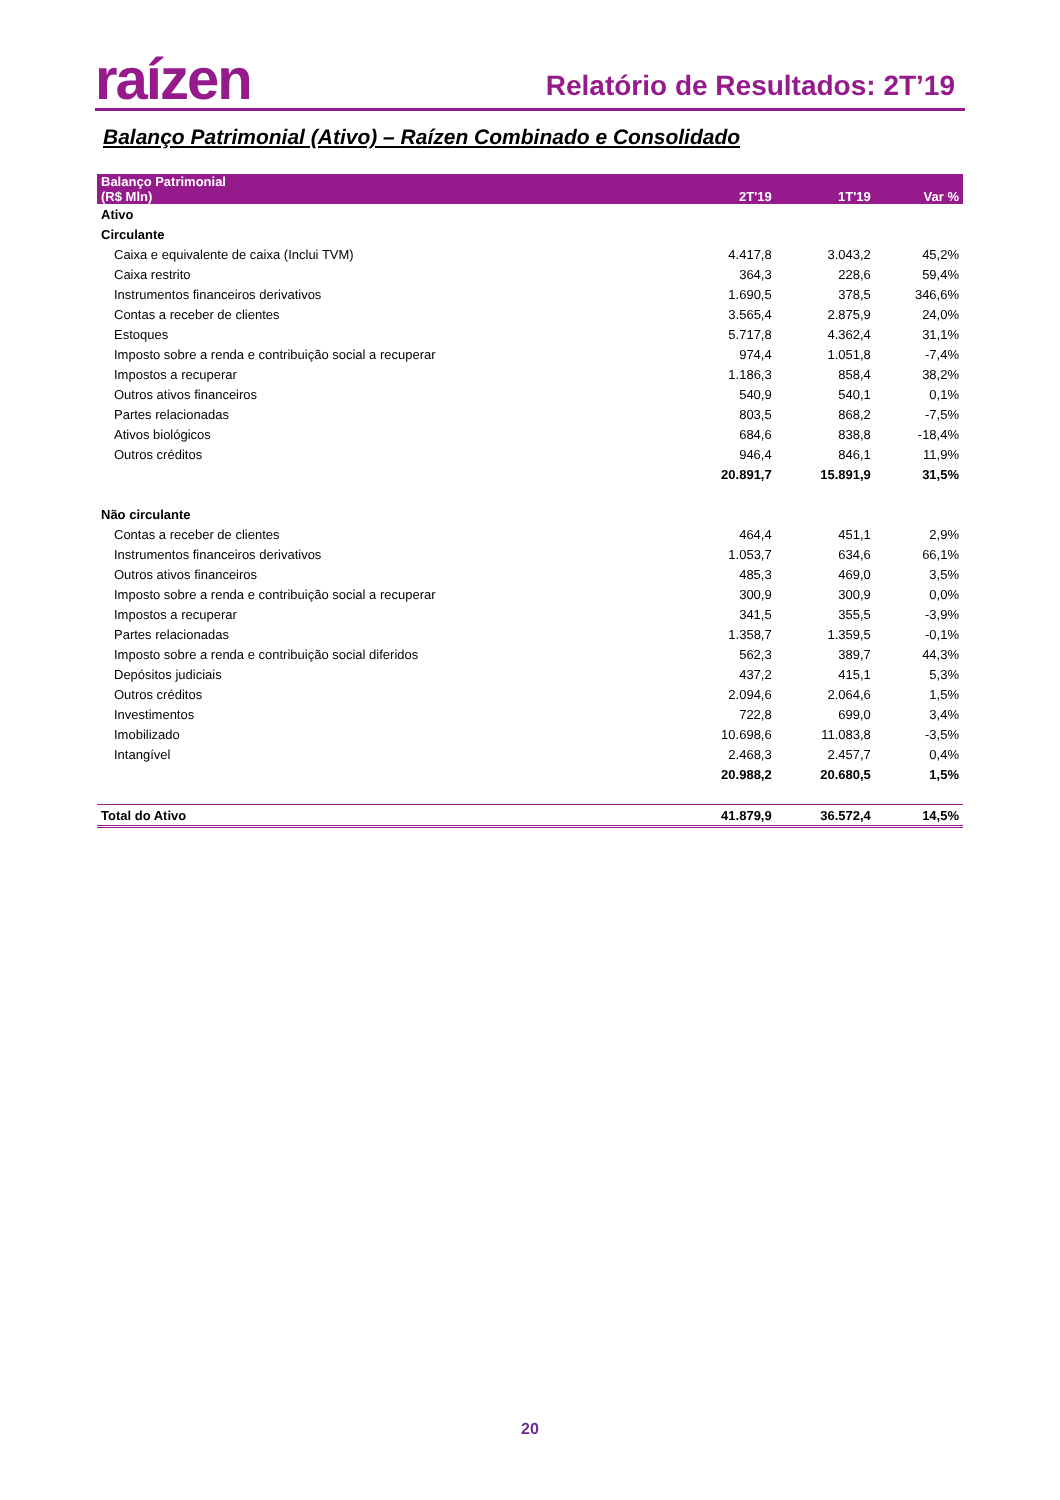raízen
Relatório de Resultados: 2T’19
Balanço Patrimonial (Ativo) – Raízen Combinado e Consolidado
| Balanço Patrimonial (R$ Mln) | 2T'19 | 1T'19 | Var % |
| --- | --- | --- | --- |
| Ativo | | | |
| Circulante | | | |
| Caixa e equivalente de caixa (Inclui TVM) | 4.417,8 | 3.043,2 | 45,2% |
| Caixa restrito | 364,3 | 228,6 | 59,4% |
| Instrumentos financeiros derivativos | 1.690,5 | 378,5 | 346,6% |
| Contas a receber de clientes | 3.565,4 | 2.875,9 | 24,0% |
| Estoques | 5.717,8 | 4.362,4 | 31,1% |
| Imposto sobre a renda e contribuição social a recuperar | 974,4 | 1.051,8 | -7,4% |
| Impostos a recuperar | 1.186,3 | 858,4 | 38,2% |
| Outros ativos financeiros | 540,9 | 540,1 | 0,1% |
| Partes relacionadas | 803,5 | 868,2 | -7,5% |
| Ativos biológicos | 684,6 | 838,8 | -18,4% |
| Outros créditos | 946,4 | 846,1 | 11,9% |
| | 20.891,7 | 15.891,9 | 31,5% |
| Não circulante | | | |
| Contas a receber de clientes | 464,4 | 451,1 | 2,9% |
| Instrumentos financeiros derivativos | 1.053,7 | 634,6 | 66,1% |
| Outros ativos financeiros | 485,3 | 469,0 | 3,5% |
| Imposto sobre a renda e contribuição social a recuperar | 300,9 | 300,9 | 0,0% |
| Impostos a recuperar | 341,5 | 355,5 | -3,9% |
| Partes relacionadas | 1.358,7 | 1.359,5 | -0,1% |
| Imposto sobre a renda e contribuição social diferidos | 562,3 | 389,7 | 44,3% |
| Depósitos judiciais | 437,2 | 415,1 | 5,3% |
| Outros créditos | 2.094,6 | 2.064,6 | 1,5% |
| Investimentos | 722,8 | 699,0 | 3,4% |
| Imobilizado | 10.698,6 | 11.083,8 | -3,5% |
| Intangível | 2.468,3 | 2.457,7 | 0,4% |
| | 20.988,2 | 20.680,5 | 1,5% |
| Total do Ativo | 41.879,9 | 36.572,4 | 14,5% |
20